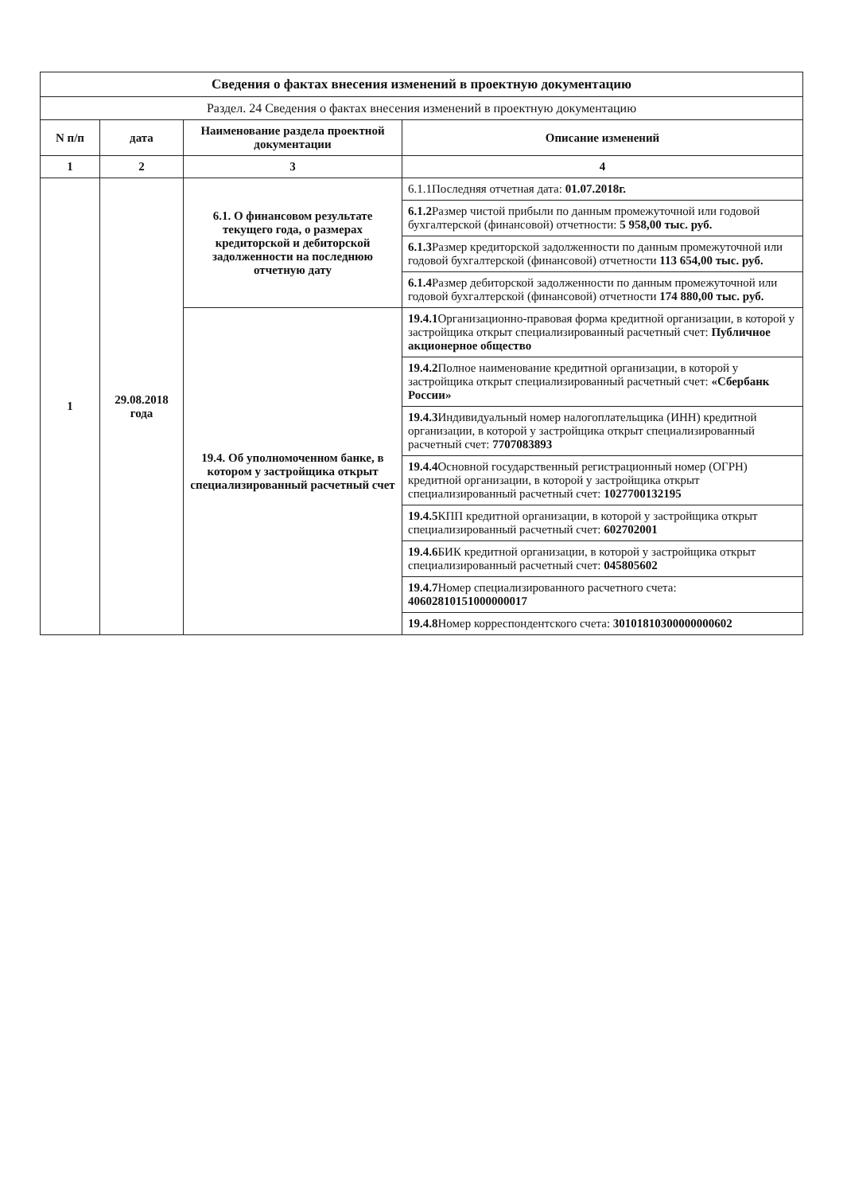| Сведения о фактах внесения изменений в проектную документацию | | | |
| Раздел. 24 Сведения о фактах внесения изменений в проектную документацию | | | |
| N п/п | дата | Наименование раздела проектной документации | Описание изменений |
| 1 | 2 | 3 | 4 |
| 1 | 29.08.2018 года | 6.1. О финансовом результате текущего года, о размерах кредиторской и дебиторской задолженности на последнюю отчетную дату | 6.1.1Последняя отчетная дата: 01.07.2018г. |
| | | | 6.1.2 Размер чистой прибыли по данным промежуточной или годовой бухгалтерской (финансовой) отчетности: 5 958,00 тыс. руб. |
| | | | 6.1.3 Размер кредиторской задолженности по данным промежуточной или годовой бухгалтерской (финансовой) отчетности 113 654,00 тыс. руб. |
| | | | 6.1.4 Размер дебиторской задолженности по данным промежуточной или годовой бухгалтерской (финансовой) отчетности 174 880,00 тыс. руб. |
| | | 19.4. Об уполномоченном банке, в котором у застройщика открыт специализированный расчетный счет | 19.4.1 Организационно-правовая форма кредитной организации, в которой у застройщика открыт специализированный расчетный счет: Публичное акционерное общество |
| | | | 19.4.2 Полное наименование кредитной организации, в которой у застройщика открыт специализированный расчетный счет: «Сбербанк России» |
| | | | 19.4.3 Индивидуальный номер налогоплательщика (ИНН) кредитной организации, в которой у застройщика открыт специализированный расчетный счет: 7707083893 |
| | | | 19.4.4 Основной государственный регистрационный номер (ОГРН) кредитной организации, в которой у застройщика открыт специализированный расчетный счет: 1027700132195 |
| | | | 19.4.5 КПП кредитной организации, в которой у застройщика открыт специализированный расчетный счет: 602702001 |
| | | | 19.4.6 БИК кредитной организации, в которой у застройщика открыт специализированный расчетный счет: 045805602 |
| | | | 19.4.7 Номер специализированного расчетного счета: 40602810151000000017 |
| | | | 19.4.8 Номер корреспондентского счета: 30101810300000000602 |